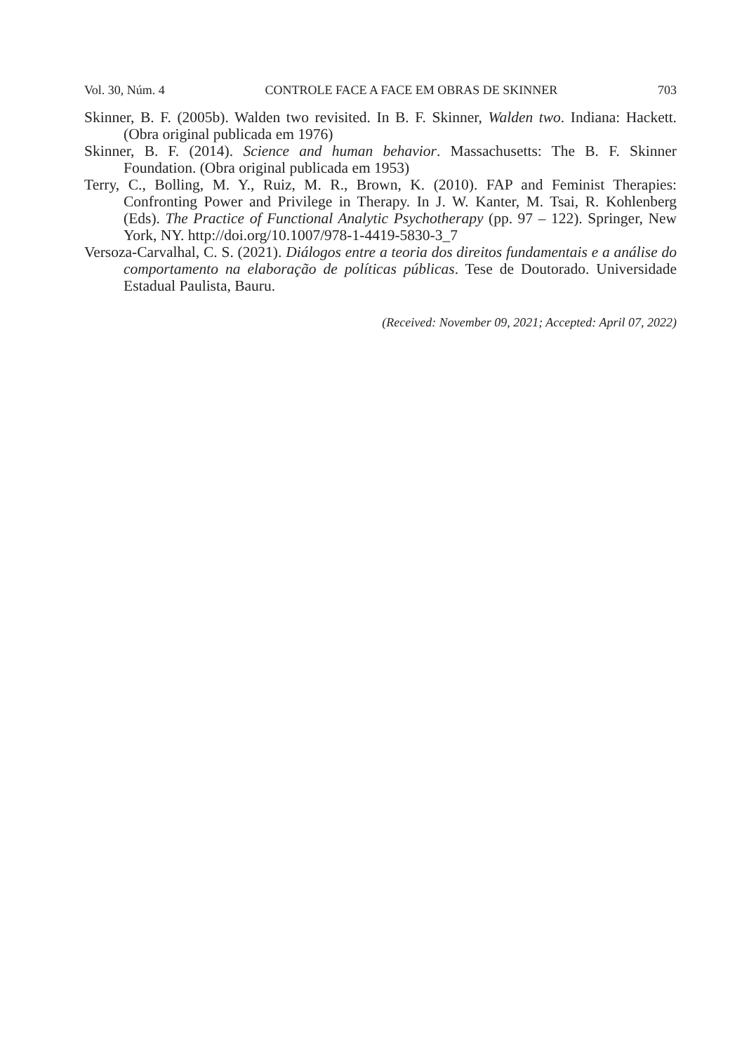Vol. 30, Núm. 4 CONTROLE FACE A FACE EM OBRAS DE SKINNER 703
Skinner, B. F. (2005b). Walden two revisited. In B. F. Skinner, Walden two. Indiana: Hackett. (Obra original publicada em 1976)
Skinner, B. F. (2014). Science and human behavior. Massachusetts: The B. F. Skinner Foundation. (Obra original publicada em 1953)
Terry, C., Bolling, M. Y., Ruiz, M. R., Brown, K. (2010). FAP and Feminist Therapies: Confronting Power and Privilege in Therapy. In J. W. Kanter, M. Tsai, R. Kohlenberg (Eds). The Practice of Functional Analytic Psychotherapy (pp. 97 – 122). Springer, New York, NY. http://doi.org/10.1007/978-1-4419-5830-3_7
Versoza-Carvalhal, C. S. (2021). Diálogos entre a teoria dos direitos fundamentais e a análise do comportamento na elaboração de políticas públicas. Tese de Doutorado. Universidade Estadual Paulista, Bauru.
(Received: November 09, 2021; Accepted: April 07, 2022)